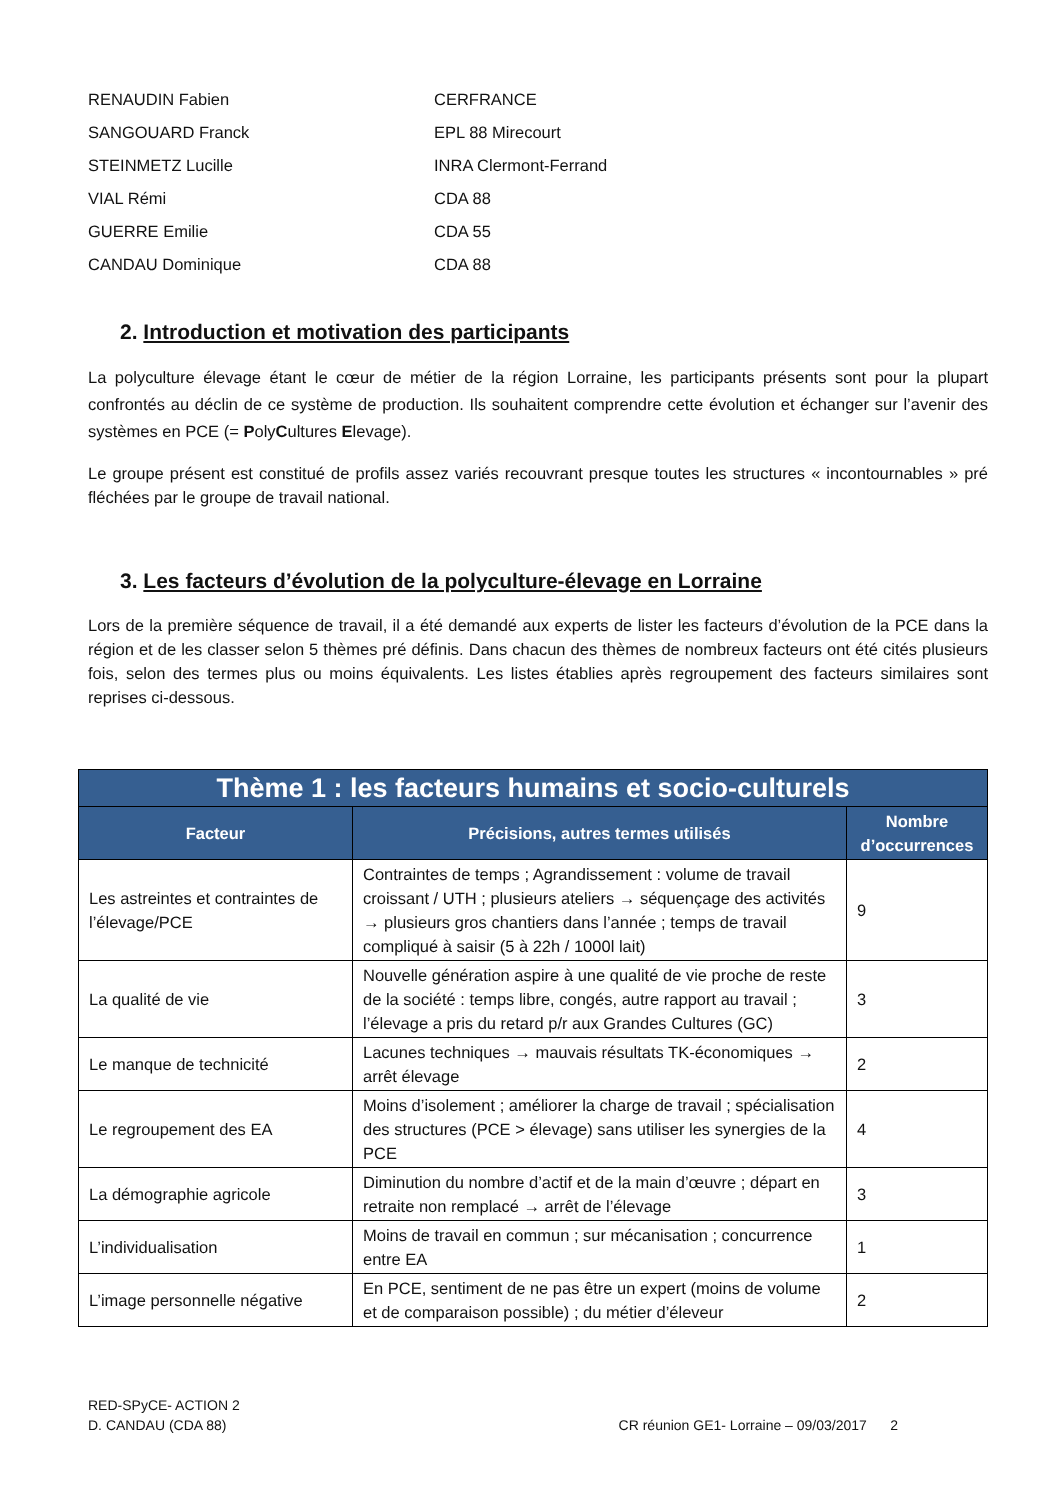RENAUDIN Fabien
CERFRANCE
SANGOUARD Franck
EPL 88 Mirecourt
STEINMETZ Lucille
INRA Clermont-Ferrand
VIAL Rémi
CDA 88
GUERRE Emilie
CDA 55
CANDAU Dominique
CDA 88
2. Introduction et motivation des participants
La polyculture élevage étant le cœur de métier de la région Lorraine, les participants présents sont pour la plupart confrontés au déclin de ce système de production. Ils souhaitent comprendre cette évolution et échanger sur l’avenir des systèmes en PCE (= PolyCultures Elevage).
Le groupe présent est constitué de profils assez variés recouvrant presque toutes les structures « incontournables » pré fléchées par le groupe de travail national.
3. Les facteurs d’évolution de la polyculture-élevage en Lorraine
Lors de la première séquence de travail, il a été demandé aux experts de lister les facteurs d’évolution de la PCE dans la région et de les classer selon 5 thèmes pré définis. Dans chacun des thèmes de nombreux facteurs ont été cités plusieurs fois, selon des termes plus ou moins équivalents. Les listes établies après regroupement des facteurs similaires sont reprises ci-dessous.
| Thème 1 : les facteurs humains et socio-culturels | | |
| --- | --- | --- |
| Facteur | Précisions, autres termes utilisés | Nombre d’occurrences |
| Les astreintes et contraintes de l’élevage/PCE | Contraintes de temps ; Agrandissement : volume de travail croissant / UTH ; plusieurs ateliers → séquençage des activités → plusieurs gros chantiers dans l’année ; temps de travail compliqué à saisir (5 à 22h / 1000l lait) | 9 |
| La qualité de vie | Nouvelle génération aspire à une qualité de vie proche de reste de la société : temps libre, congés, autre rapport au travail ; l’élevage a pris du retard p/r aux Grandes Cultures (GC) | 3 |
| Le manque de technicité | Lacunes techniques → mauvais résultats TK-économiques → arrêt élevage | 2 |
| Le regroupement des EA | Moins d’isolement ; améliorer la charge de travail ; spécialisation des structures (PCE > élevage) sans utiliser les synergies de la PCE | 4 |
| La démographie agricole | Diminution du nombre d’actif et de la main d’œuvre ; départ en retraite non remplacé → arrêt de l’élevage | 3 |
| L’individualisation | Moins de travail en commun ; sur mécanisation ; concurrence entre EA | 1 |
| L’image personnelle négative | En PCE, sentiment de ne pas être un expert (moins de volume et de comparaison possible) ; du métier d’éleveur | 2 |
RED-SPyCE- ACTION 2
D. CANDAU (CDA 88)
CR réunion GE1- Lorraine – 09/03/2017 2